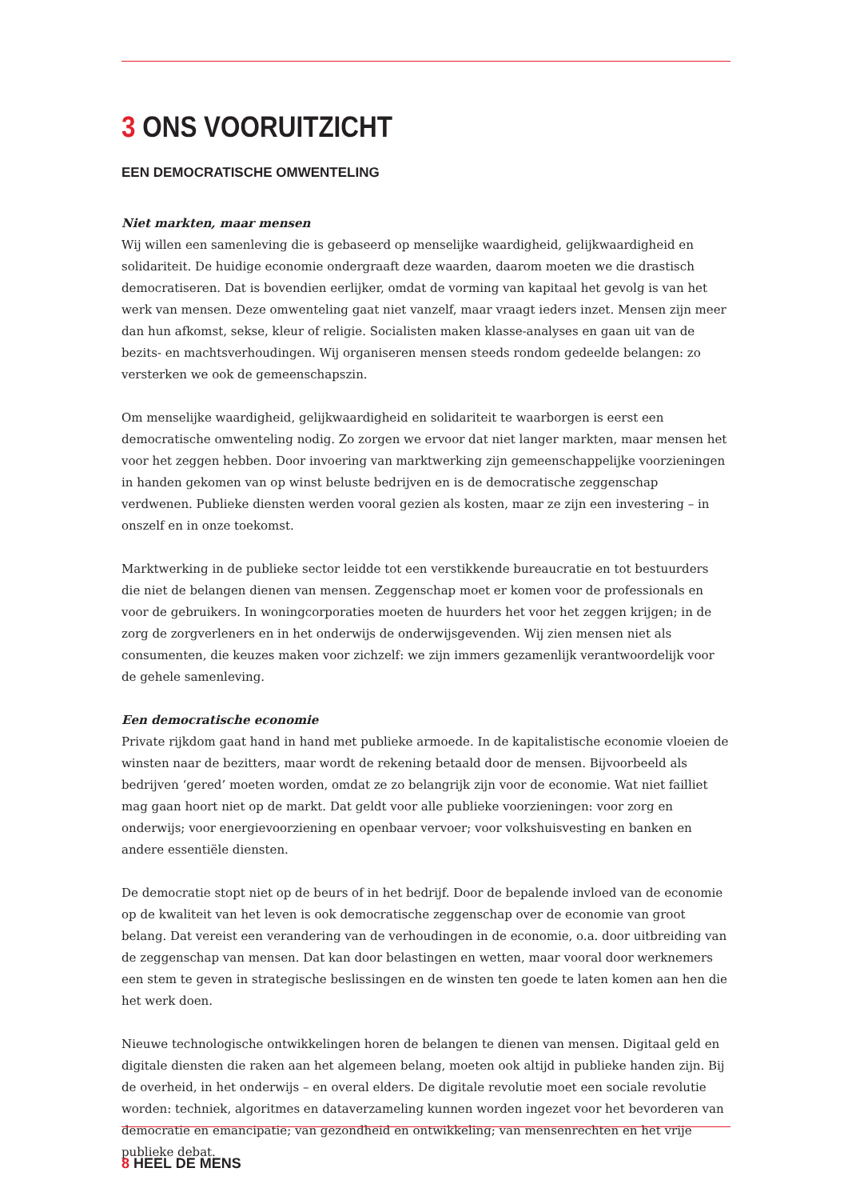3 ONS VOORUITZICHT
EEN DEMOCRATISCHE OMWENTELING
Niet markten, maar mensen
Wij willen een samenleving die is gebaseerd op menselijke waardigheid, gelijkwaardigheid en solidariteit. De huidige economie ondergraaft deze waarden, daarom moeten we die drastisch democratiseren. Dat is bovendien eerlijker, omdat de vorming van kapitaal het gevolg is van het werk van mensen. Deze omwenteling gaat niet vanzelf, maar vraagt ieders inzet. Mensen zijn meer dan hun afkomst, sekse, kleur of religie. Socialisten maken klasse-analyses en gaan uit van de bezits- en machtsverhoudingen. Wij organiseren mensen steeds rondom gedeelde belangen: zo versterken we ook de gemeenschapszin.
Om menselijke waardigheid, gelijkwaardigheid en solidariteit te waarborgen is eerst een democratische omwenteling nodig. Zo zorgen we ervoor dat niet langer markten, maar mensen het voor het zeggen hebben. Door invoering van marktwerking zijn gemeenschappelijke voorzieningen in handen gekomen van op winst beluste bedrijven en is de democratische zeggenschap verdwenen. Publieke diensten werden vooral gezien als kosten, maar ze zijn een investering – in onszelf en in onze toekomst.
Marktwerking in de publieke sector leidde tot een verstikkende bureaucratie en tot bestuurders die niet de belangen dienen van mensen. Zeggenschap moet er komen voor de professionals en voor de gebruikers. In woningcorporaties moeten de huurders het voor het zeggen krijgen; in de zorg de zorgverleners en in het onderwijs de onderwijsgevenden. Wij zien mensen niet als consumenten, die keuzes maken voor zichzelf: we zijn immers gezamenlijk verantwoordelijk voor de gehele samenleving.
Een democratische economie
Private rijkdom gaat hand in hand met publieke armoede. In de kapitalistische economie vloeien de winsten naar de bezitters, maar wordt de rekening betaald door de mensen. Bijvoorbeeld als bedrijven ‘gered’ moeten worden, omdat ze zo belangrijk zijn voor de economie. Wat niet failliet mag gaan hoort niet op de markt. Dat geldt voor alle publieke voorzieningen: voor zorg en onderwijs; voor energievoorziening en openbaar vervoer; voor volkshuisvesting en banken en andere essentiële diensten.
De democratie stopt niet op de beurs of in het bedrijf. Door de bepalende invloed van de economie op de kwaliteit van het leven is ook democratische zeggenschap over de economie van groot belang. Dat vereist een verandering van de verhoudingen in de economie, o.a. door uitbreiding van de zeggenschap van mensen. Dat kan door belastingen en wetten, maar vooral door werknemers een stem te geven in strategische beslissingen en de winsten ten goede te laten komen aan hen die het werk doen.
Nieuwe technologische ontwikkelingen horen de belangen te dienen van mensen. Digitaal geld en digitale diensten die raken aan het algemeen belang, moeten ook altijd in publieke handen zijn. Bij de overheid, in het onderwijs – en overal elders. De digitale revolutie moet een sociale revolutie worden: techniek, algoritmes en dataverzameling kunnen worden ingezet voor het bevorderen van democratie en emancipatie; van gezondheid en ontwikkeling; van mensenrechten en het vrije publieke debat.
8 HEEL DE MENS